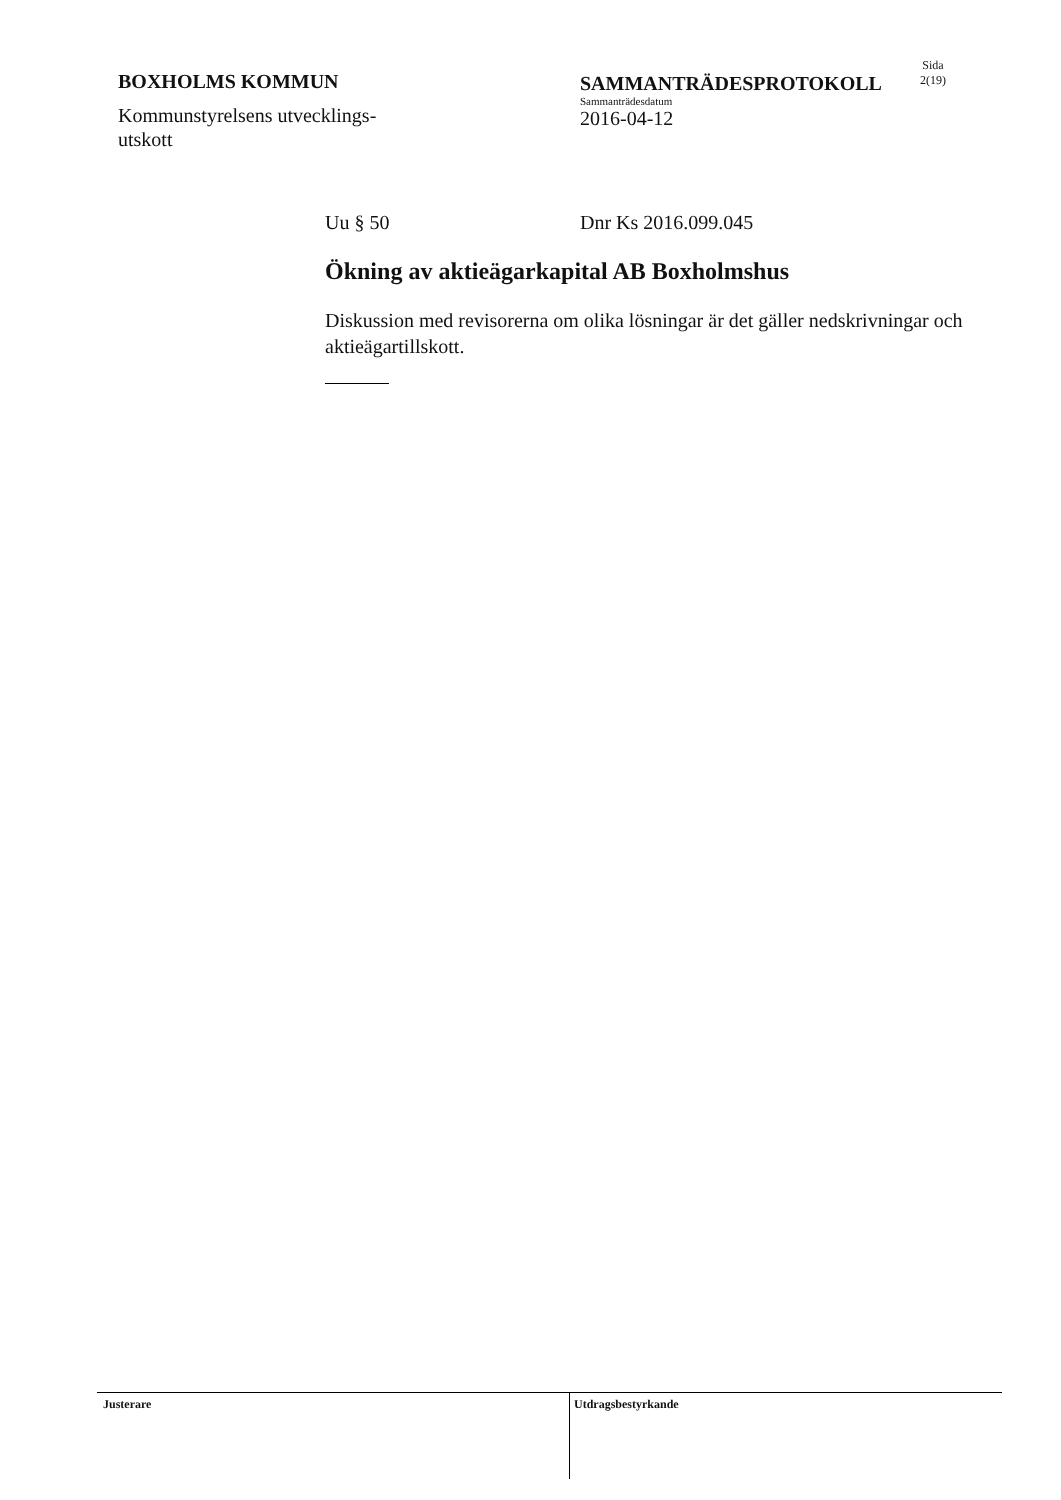BOXHOLMS KOMMUN
Kommunstyrelsens utvecklings-
utskott
SAMMANTRÄDESPROTOKOLL
Sammanträdesdatum
2016-04-12
Sida
2(19)
Uu § 50 Dnr Ks 2016.099.045
Ökning av aktieägarkapital AB Boxholmshus
Diskussion med revisorerna om olika lösningar är det gäller nedskrivningar och aktieägartillskott.
Justerare
Utdragsbestyrkande